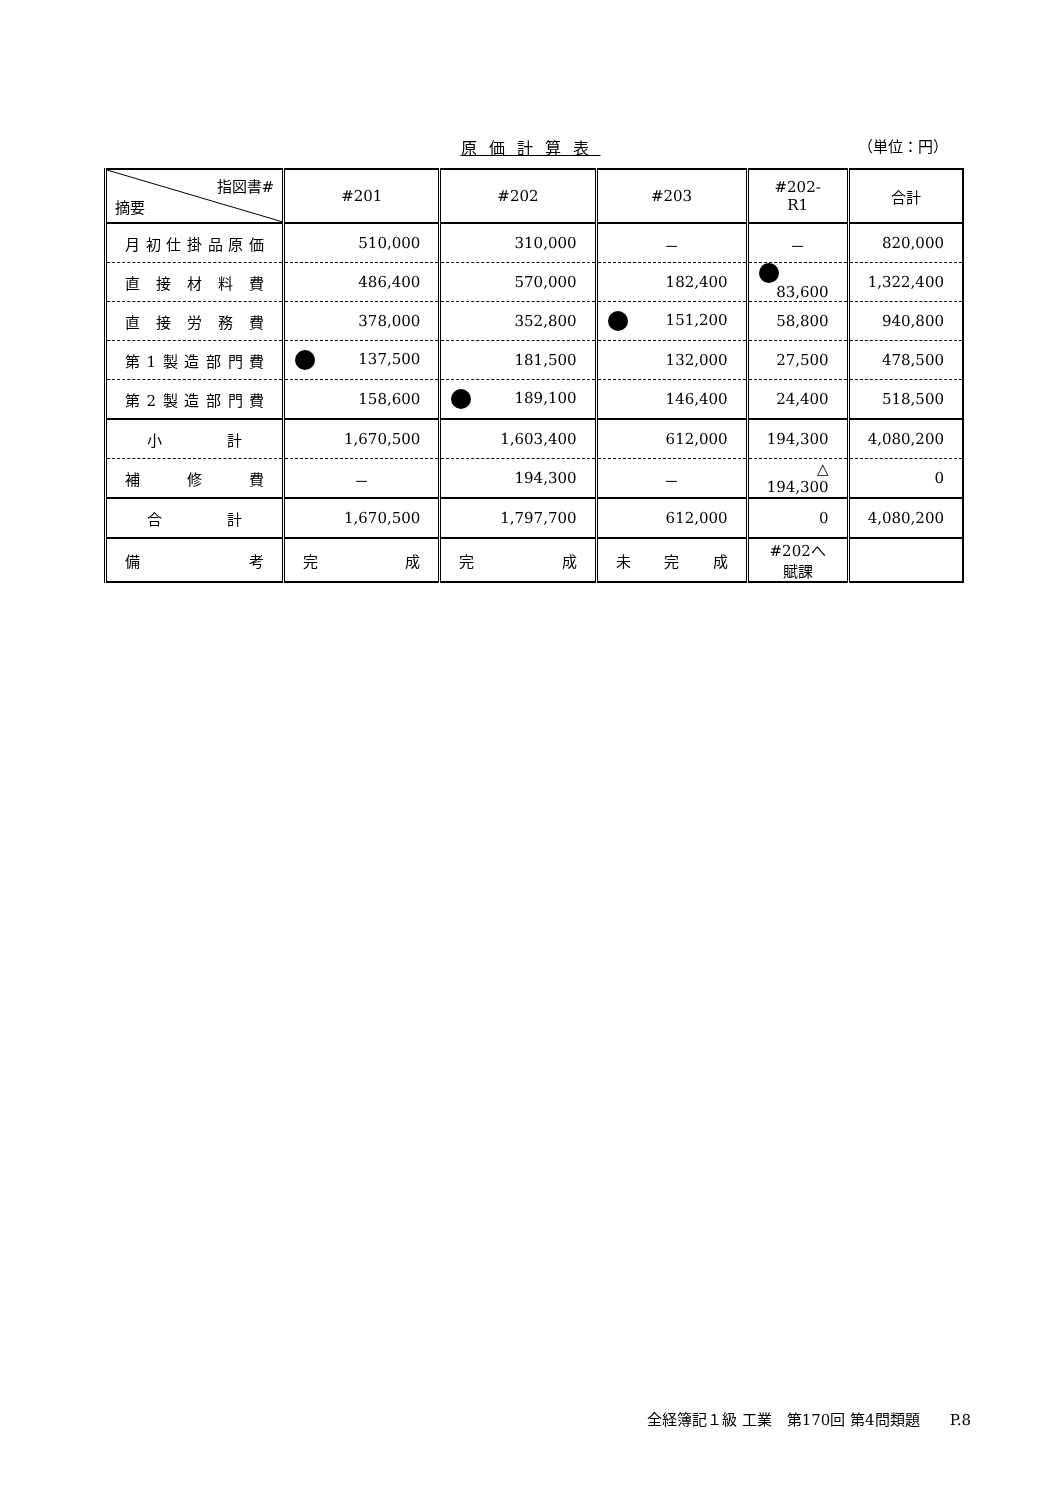原価計算表 （単位：円）
| 指図書# 摘要 | #201 | #202 | #203 | #202-R1 | 合計 |
| --- | --- | --- | --- | --- | --- |
| 月初仕掛品原価 | 510,000 | 310,000 | － | － | 820,000 |
| 直接材料費 | 486,400 | 570,000 | 182,400 | 83,600 | 1,322,400 |
| 直接労務費 | 378,000 | 352,800 | 151,200 | 58,800 | 940,800 |
| 第1製造部門費 | 137,500 | 181,500 | 132,000 | 27,500 | 478,500 |
| 第2製造部門費 | 158,600 | 189,100 | 146,400 | 24,400 | 518,500 |
| 小計 | 1,670,500 | 1,603,400 | 612,000 | 194,300 | 4,080,200 |
| 補修費 | － | 194,300 | － | △ 194,300 | 0 |
| 合計 | 1,670,500 | 1,797,700 | 612,000 | 0 | 4,080,200 |
| 備考 | 完成 | 完成 | 未完成 | #202へ賦課 | |
全経簿記１級 工業　第170回 第4問類題　　P.8